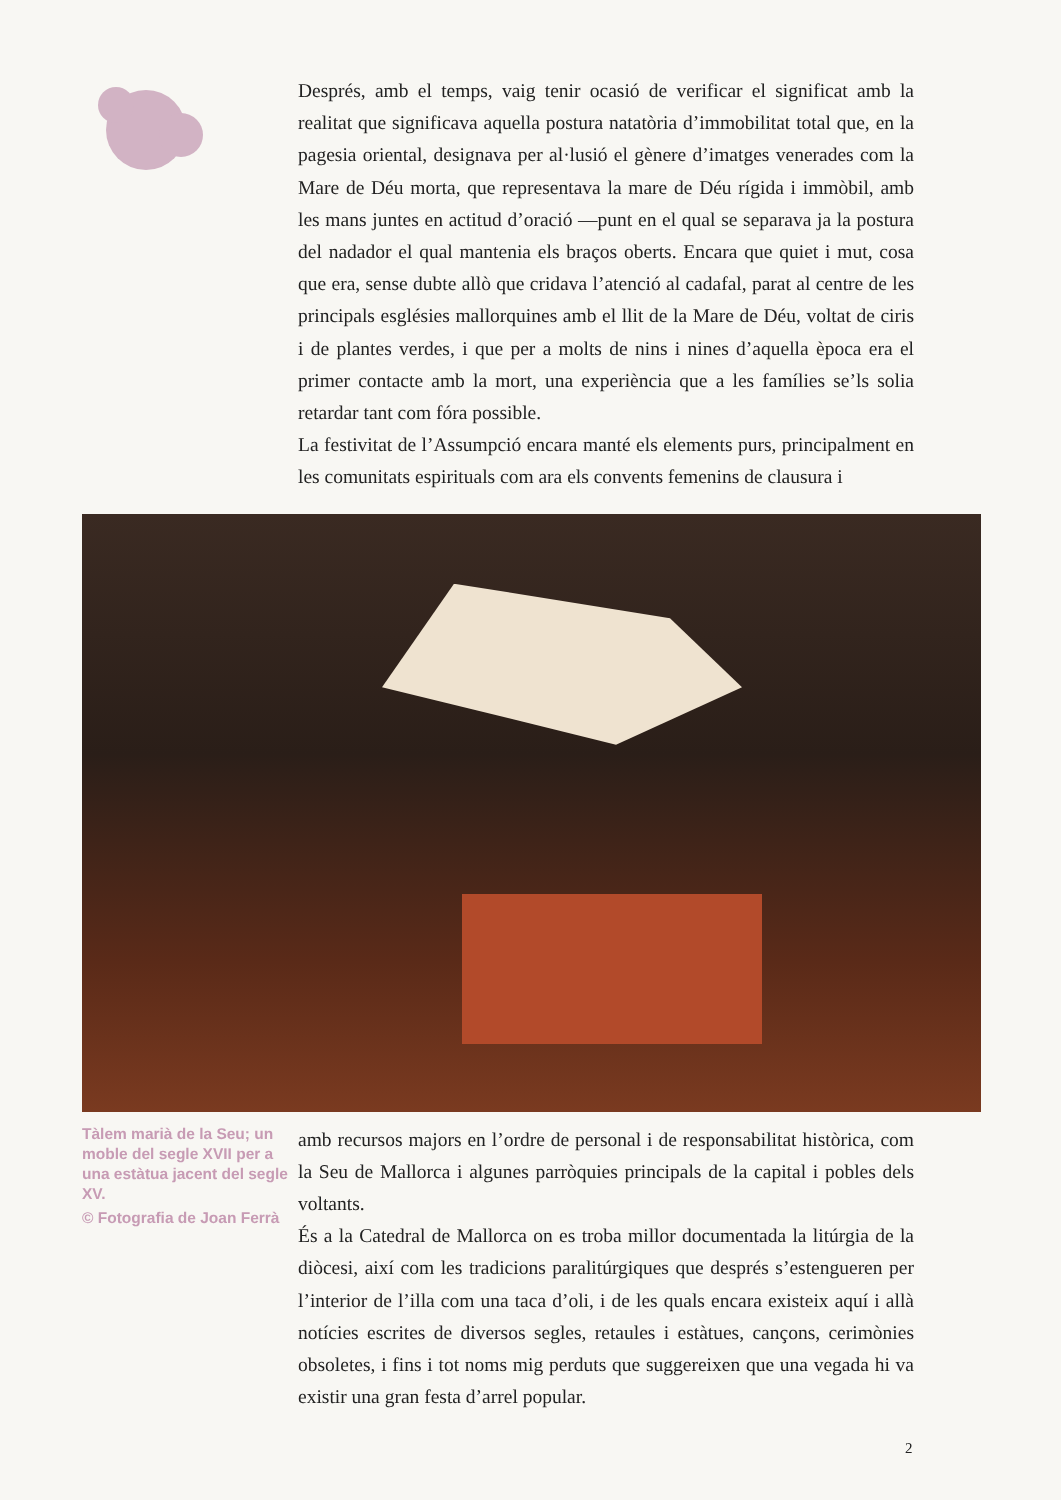Després, amb el temps, vaig tenir ocasió de verificar el significat amb la realitat que significava aquella postura natatòria d’immobilitat total que, en la pagesia oriental, designava per al·lusió el gènere d’imatges venerades com la Mare de Déu morta, que representava la mare de Déu rígida i immòbil, amb les mans juntes en actitud d’oració —punt en el qual se separava ja la postura del nadador el qual mantenia els braços oberts. Encara que quiet i mut, cosa que era, sense dubte allò que cridava l’atenció al cadafal, parat al centre de les principals esglésies mallorquines amb el llit de la Mare de Déu, voltat de ciris i de plantes verdes, i que per a molts de nins i nines d’aquella època era el primer contacte amb la mort, una experiència que a les famílies se’ls solia retardar tant com fóra possible.
La festivitat de l’Assumpció encara manté els elements purs, principalment en les comunitats espirituals com ara els convents femenins de clausura i
Tàlem marià de la Seu; un moble del segle XVII per a una estàtua jacent del segle XV.
© Fotografia de Joan Ferrà
amb recursos majors en l’ordre de personal i de responsabilitat històrica, com la Seu de Mallorca i algunes parròquies principals de la capital i pobles dels voltants.
És a la Catedral de Mallorca on es troba millor documentada la litúrgia de la diòcesi, així com les tradicions paralitúrgiques que després s’estengueren per l’interior de l’illa com una taca d’oli, i de les quals encara existeix aquí i allà notícies escrites de diversos segles, retaules i estàtues, cançons, cerimònies obsoletes, i fins i tot noms mig perduts que suggereixen que una vegada hi va existir una gran festa d’arrel popular.
2